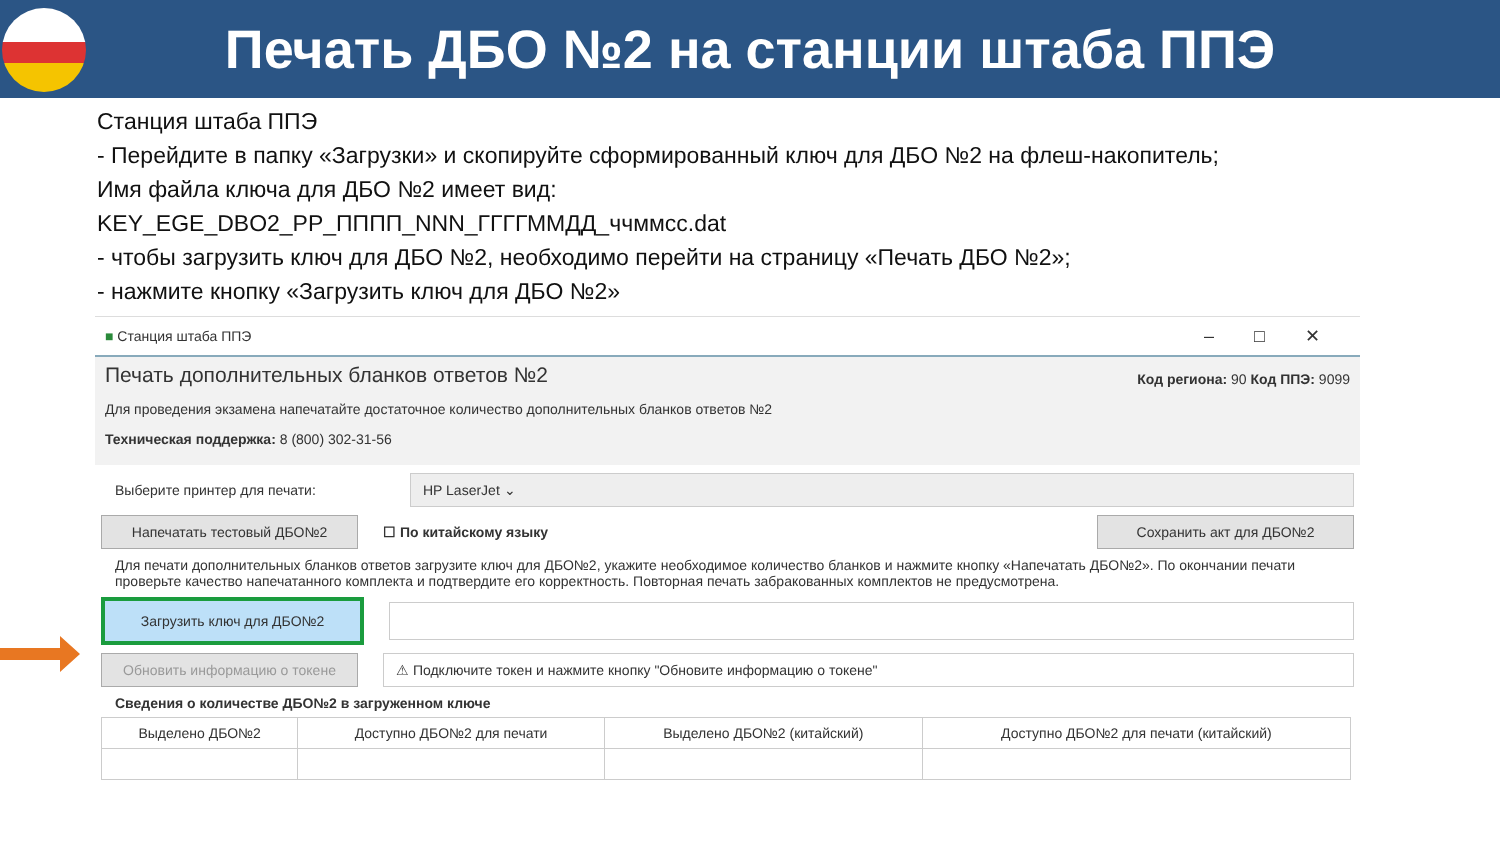Печать ДБО №2 на станции штаба ППЭ
Станция штаба ППЭ
- Перейдите в папку «Загрузки» и скопируйте сформированный ключ для ДБО №2 на флеш-накопитель;
Имя файла ключа для ДБО №2 имеет вид:
KEY_EGE_DBO2_PP_ПППП_NNN_ГГГГММДД_ччммсс.dat
- чтобы загрузить ключ для ДБО №2, необходимо перейти на страницу «Печать ДБО №2»;
- нажмите кнопку «Загрузить ключ для ДБО №2»
■ Станция штаба ППЭ –□✕
Печать дополнительных бланков ответов №2 Код региона: 90 Код ППЭ: 9099
Для проведения экзамена напечатайте достаточное количество дополнительных бланков ответов №2
Техническая поддержка: 8 (800) 302-31-56
Выберите принтер для печати:
HP LaserJet ⌄
Напечатать тестовый ДБО№2
☐ По китайскому языку
Сохранить акт для ДБО№2
Для печати дополнительных бланков ответов загрузите ключ для ДБО№2, укажите необходимое количество бланков и нажмите кнопку «Напечатать ДБО№2». По окончании печати проверьте качество напечатанного комплекта и подтвердите его корректность. Повторная печать забракованных комплектов не предусмотрена.
Загрузить ключ для ДБО№2
Обновить информацию о токене
⚠ Подключите токен и нажмите кнопку "Обновите информацию о токене"
Сведения о количестве ДБО№2 в загруженном ключе
| Выделено ДБО№2 | Доступно ДБО№2 для печати | Выделено ДБО№2 (китайский) | Доступно ДБО№2 для печати (китайский) |
| --- | --- | --- | --- |